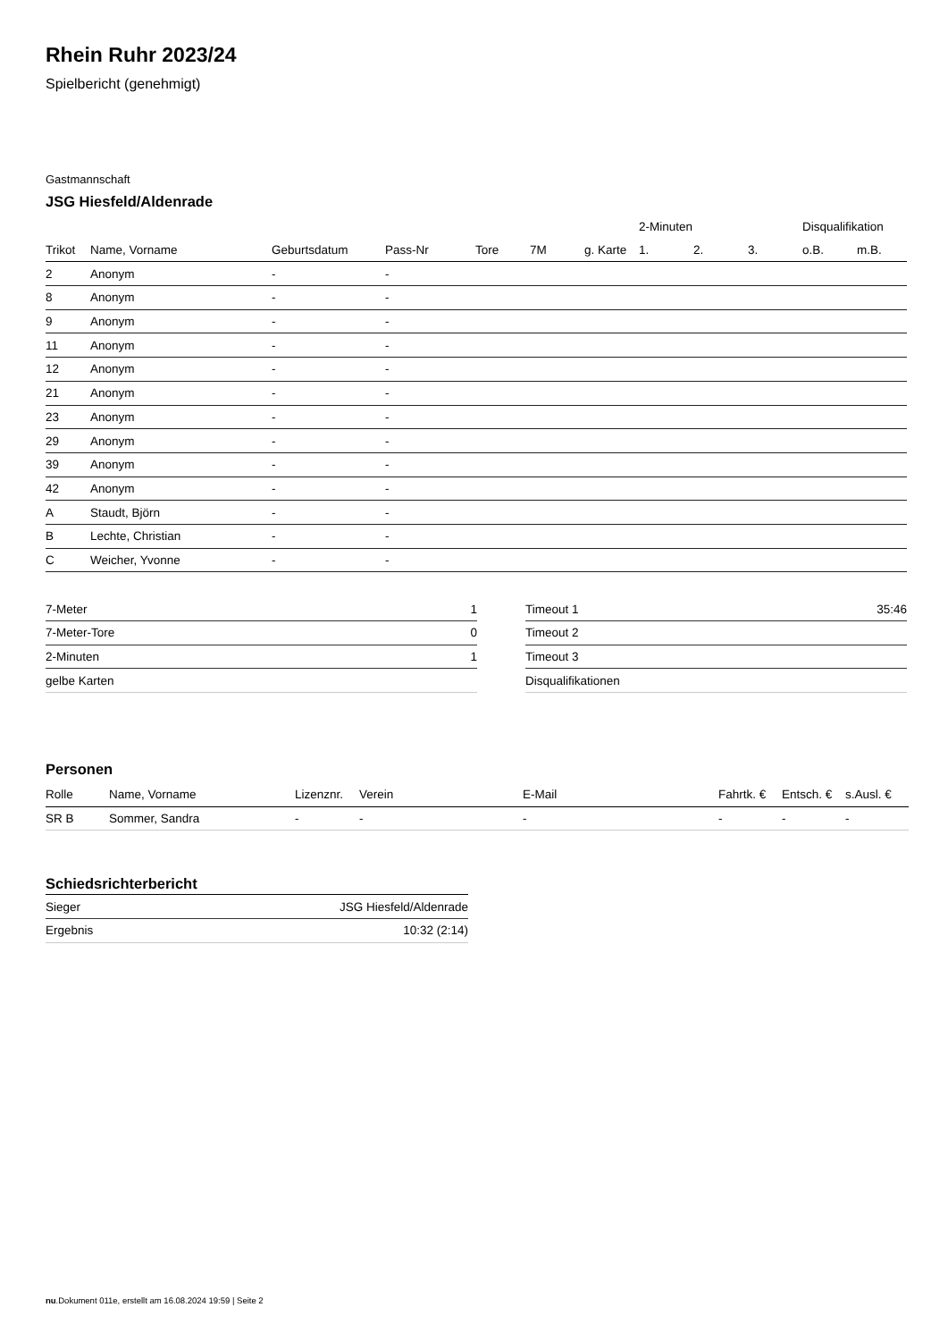Rhein Ruhr 2023/24
Spielbericht (genehmigt)
Gastmannschaft
JSG Hiesfeld/Aldenrade
| | | | | | | | 2-Minuten | | | Disqualifikation | |
| --- | --- | --- | --- | --- | --- | --- | --- | --- | --- | --- | --- |
| Trikot | Name, Vorname | Geburtsdatum | Pass-Nr | Tore | 7M | g. Karte | 1. | 2. | 3. | o.B. | m.B. |
| 2 | Anonym | - | - | | | | | | | | |
| 8 | Anonym | - | - | | | | | | | | |
| 9 | Anonym | - | - | | | | | | | | |
| 11 | Anonym | - | - | | | | | | | | |
| 12 | Anonym | - | - | | | | | | | | |
| 21 | Anonym | - | - | | | | | | | | |
| 23 | Anonym | - | - | | | | | | | | |
| 29 | Anonym | - | - | | | | | | | | |
| 39 | Anonym | - | - | | | | | | | | |
| 42 | Anonym | - | - | | | | | | | | |
| A | Staudt, Björn | - | - | | | | | | | | |
| B | Lechte, Christian | - | - | | | | | | | | |
| C | Weicher, Yvonne | - | - | | | | | | | | |
| 7-Meter | 1 |
| 7-Meter-Tore | 0 |
| 2-Minuten | 1 |
| gelbe Karten | |
| Timeout 1 | 35:46 |
| Timeout 2 | |
| Timeout 3 | |
| Disqualifikationen | |
Personen
| Rolle | Name, Vorname | Lizenznr. | Verein | E-Mail | Fahrtk. € | Entsch. € | s.Ausl. € |
| --- | --- | --- | --- | --- | --- | --- | --- |
| SR B | Sommer, Sandra | - | - | - | - | - | - |
Schiedsrichterbericht
| Sieger | JSG Hiesfeld/Aldenrade |
| Ergebnis | 10:32 (2:14) |
nu.Dokument 011e, erstellt am 16.08.2024 19:59 | Seite 2